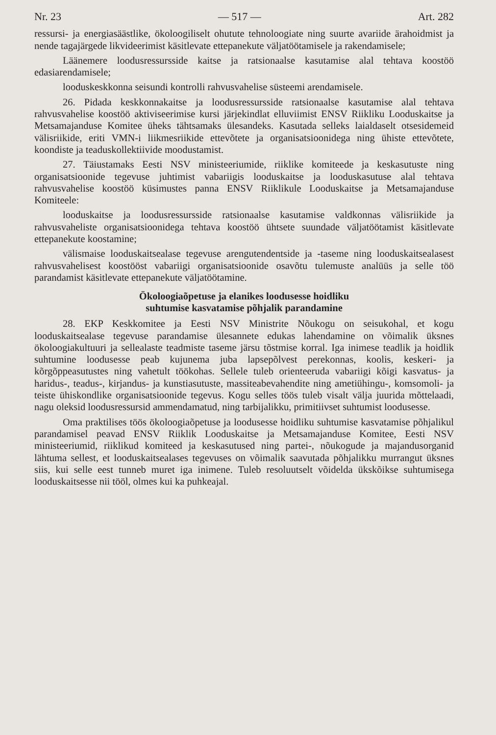Nr. 23 — 517 — Art. 282
ressursi- ja energiasäästlike, ökoloogiliselt ohutute tehnoloogiate ning suurte avariide ärahoidmist ja nende tagajärgede likvideerimist käsitlevate ettepanekute väljatöötamisele ja rakendamisele;
Läänemere loodusressursside kaitse ja ratsionaalse kasutamise alal tehtava koostöö edasiarendamisele;
looduskeskkonna seisundi kontrolli rahvusvahelise süsteemi arendamisele.
26. Pidada keskkonnakaitse ja loodusressursside ratsionaalse kasutamise alal tehtava rahvusvahelise koostöö aktiviseerimise kursi järjekindlat elluviimist ENSV Riikliku Looduskaitse ja Metsamajanduse Komitee üheks tähtsamaks ülesandeks. Kasutada selleks laialdaselt otsesidemeid välisriikide, eriti VMN-i liikmesriikide ettevõtete ja organisatsioonidega ning ühiste ettevõtete, koondiste ja teaduskollektiivide moodustamist.
27. Täiustamaks Eesti NSV ministeeriumide, riiklike komiteede ja keskasutuste ning organisatsioonide tegevuse juhtimist vabariigis looduskaitse ja looduskasutuse alal tehtava rahvusvahelise koostöö küsimustes panna ENSV Riiklikule Looduskaitse ja Metsamajanduse Komiteele:
looduskaitse ja loodusressursside ratsionaalse kasutamise valdkonnas välisriikide ja rahvusvaheliste organisatsioonidega tehtava koostöö ühtsete suundade väljatöötamist käsitlevate ettepanekute koostamine;
välismaise looduskaitsealase tegevuse arengutendentside ja -taseme ning looduskaitsealasest rahvusvahelisest koostööst vabariigi organisatsioonide osavõtu tulemuste analüüs ja selle töö parandamist käsitlevate ettepanekute väljatöötamine.
Ökoloogiaõpetuse ja elanikes loodusesse hoidliku
suhtumise kasvatamise põhjalik parandamine
28. EKP Keskkomitee ja Eesti NSV Ministrite Nõukogu on seisukohal, et kogu looduskaitsealase tegevuse parandamise ülesannete edukas lahendamine on võimalik üksnes ökoloogiakultuuri ja sellealaste teadmiste taseme järsu tõstmise korral. Iga inimese teadlik ja hoidlik suhtumine loodusesse peab kujunema juba lapsepõlvest perekonnas, koolis, keskeri- ja kõrgõppeasutustes ning vahetult töökohas. Sellele tuleb orienteeruda vabariigi kõigi kasvatus- ja haridus-, teadus-, kirjandus- ja kunstiasutuste, massiteabevahendite ning ametiühingu-, komsomoli- ja teiste ühiskondlike organisatsioonide tegevus. Kogu selles töös tuleb visalt välja juurida mõttelaadi, nagu oleksid loodusressursid ammendamatud, ning tarbijalikku, primitiivset suhtumist loodusesse.
Oma praktilises töös ökoloogiaõpetuse ja loodusesse hoidliku suhtumise kasvatamise põhjalikul parandamisel peavad ENSV Riiklik Looduskaitse ja Metsamajanduse Komitee, Eesti NSV ministeeriumid, riiklikud komiteed ja keskasutused ning partei-, nõukogude ja majandusorganid lähtuma sellest, et looduskaitsealases tegevuses on võimalik saavutada põhjalikku murrangut üksnes siis, kui selle eest tunneb muret iga inimene. Tuleb resoluutselt võidelda ükskõikse suhtumisega looduskaitsesse nii tööl, olmes kui ka puhkeajal.